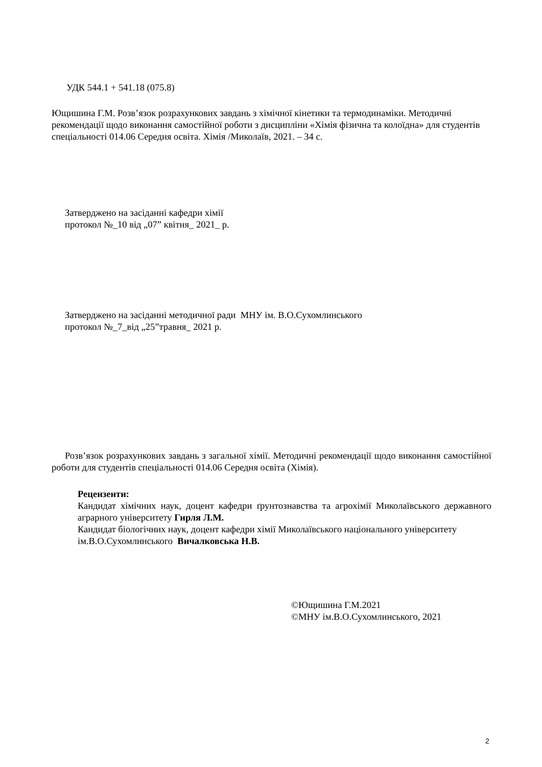УДК 544.1 + 541.18 (075.8)
Ющишина Г.М. Розв’язок розрахункових завдань з хімічної кінетики та термодинаміки. Методичні рекомендації щодо виконання самостійної роботи з дисципліни «Хімія фізична та колоїдна» для студентів спеціальності 014.06 Середня освіта. Хімія /Миколаїв, 2021. – 34 с.
Затверджено на засіданні кафедри хімії
протокол №_10 від „07” квітня_ 2021_ р.
Затверджено на засіданні методичної ради МНУ ім. В.О.Сухомлинського
протокол №_7_від „25”травня_ 2021 р.
Розв’язок розрахункових завдань з загальної хімії. Методичні рекомендації щодо виконання самостійної роботи для студентів спеціальності 014.06 Середня освіта (Хімія).
Рецензенти:
Кандидат хімічних наук, доцент кафедри ґрунтознавства та агрохімії Миколаївського державного аграрного університету Гирля Л.М.
Кандидат біологічних наук, доцент кафедри хімії Миколаївського національного університету ім.В.О.Сухомлинського Вичалковська Н.В.
©Ющишина Г.М.2021
©МНУ ім.В.О.Сухомлинського, 2021
2